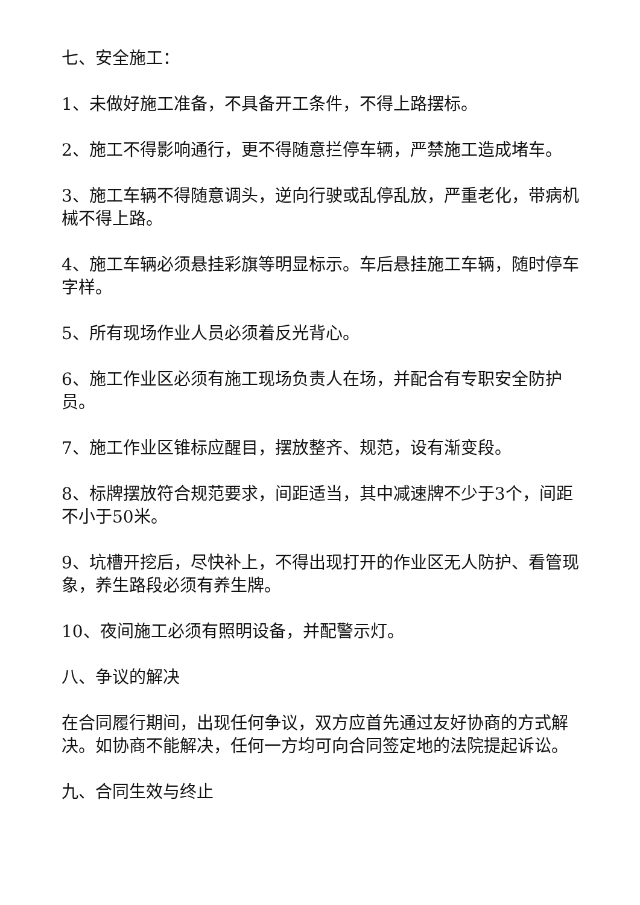七、安全施工：
1、未做好施工准备，不具备开工条件，不得上路摆标。
2、施工不得影响通行，更不得随意拦停车辆，严禁施工造成堵车。
3、施工车辆不得随意调头，逆向行驶或乱停乱放，严重老化，带病机械不得上路。
4、施工车辆必须悬挂彩旗等明显标示。车后悬挂施工车辆，随时停车字样。
5、所有现场作业人员必须着反光背心。
6、施工作业区必须有施工现场负责人在场，并配合有专职安全防护员。
7、施工作业区锥标应醒目，摆放整齐、规范，设有渐变段。
8、标牌摆放符合规范要求，间距适当，其中减速牌不少于3个，间距不小于50米。
9、坑槽开挖后，尽快补上，不得出现打开的作业区无人防护、看管现象，养生路段必须有养生牌。
10、夜间施工必须有照明设备，并配警示灯。
八、争议的解决
在合同履行期间，出现任何争议，双方应首先通过友好协商的方式解决。如协商不能解决，任何一方均可向合同签定地的法院提起诉讼。
九、合同生效与终止